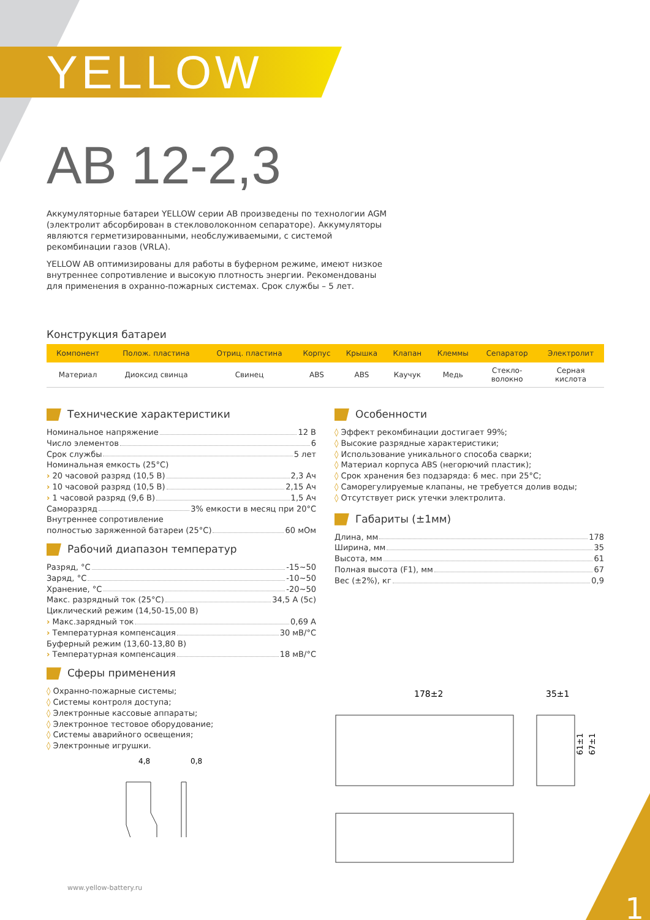YELLOW
AB 12-2,3
Аккумуляторные батареи YELLOW серии AB произведены по технологии AGM (электролит абсорбирован в стекловолоконном сепараторе). Аккумуляторы являются герметизированными, необслуживаемыми, с системой рекомбинации газов (VRLA).
YELLOW AB оптимизированы для работы в буферном режиме, имеют низкое внутреннее сопротивление и высокую плотность энергии. Рекомендованы для применения в охранно-пожарных системах. Срок службы – 5 лет.
Конструкция батареи
| Компонент | Полож. пластина | Отриц. пластина | Корпус | Крышка | Клапан | Клеммы | Сепаратор | Электролит |
| --- | --- | --- | --- | --- | --- | --- | --- | --- |
| Материал | Диоксид свинца | Свинец | ABS | ABS | Каучук | Медь | Стекло- волокно | Серная кислота |
Технические характеристики
Номинальное напряжение 12 В
Число элементов 6
Срок службы 5 лет
Номинальная емкость (25°C)
› 20 часовой разряд (10,5 В) 2,3 Ач
› 10 часовой разряд (10,5 В) 2,15 Ач
› 1 часовой разряд (9,6 В) 1,5 Ач
Саморазряд 3% емкости в месяц при 20°C
Внутреннее сопротивление
полностью заряженной батареи (25°C) 60 мОм
Рабочий диапазон температур
Разряд, °C -15~50
Заряд, °C -10~50
Хранение, °C -20~50
Макс. разрядный ток (25°C) 34,5 А (5с)
Циклический режим (14,50-15,00 В)
› Макс.зарядный ток 0,69 А
› Температурная компенсация 30 мВ/°C
Буферный режим (13,60-13,80 В)
› Температурная компенсация 18 мВ/°C
Сферы применения
◊ Охранно-пожарные системы;
◊ Системы контроля доступа;
◊ Электронные кассовые аппараты;
◊ Электронное тестовое оборудование;
◊ Системы аварийного освещения;
◊ Электронные игрушки.
4,8
0,8
Особенности
◊ Эффект рекомбинации достигает 99%;
◊ Высокие разрядные характеристики;
◊ Использование уникального способа сварки;
◊ Материал корпуса ABS (негорючий пластик);
◊ Срок хранения без подзаряда: 6 мес. при 25°C;
◊ Саморегулируемые клапаны, не требуется долив воды;
◊ Отсутствует риск утечки электролита.
Габариты (±1мм)
Длина, мм 178
Ширина, мм 35
Высота, мм 61
Полная высота (F1), мм 67
Вес (±2%), кг 0,9
178±2
35±1
61±1
67±1
www.yellow-battery.ru 1